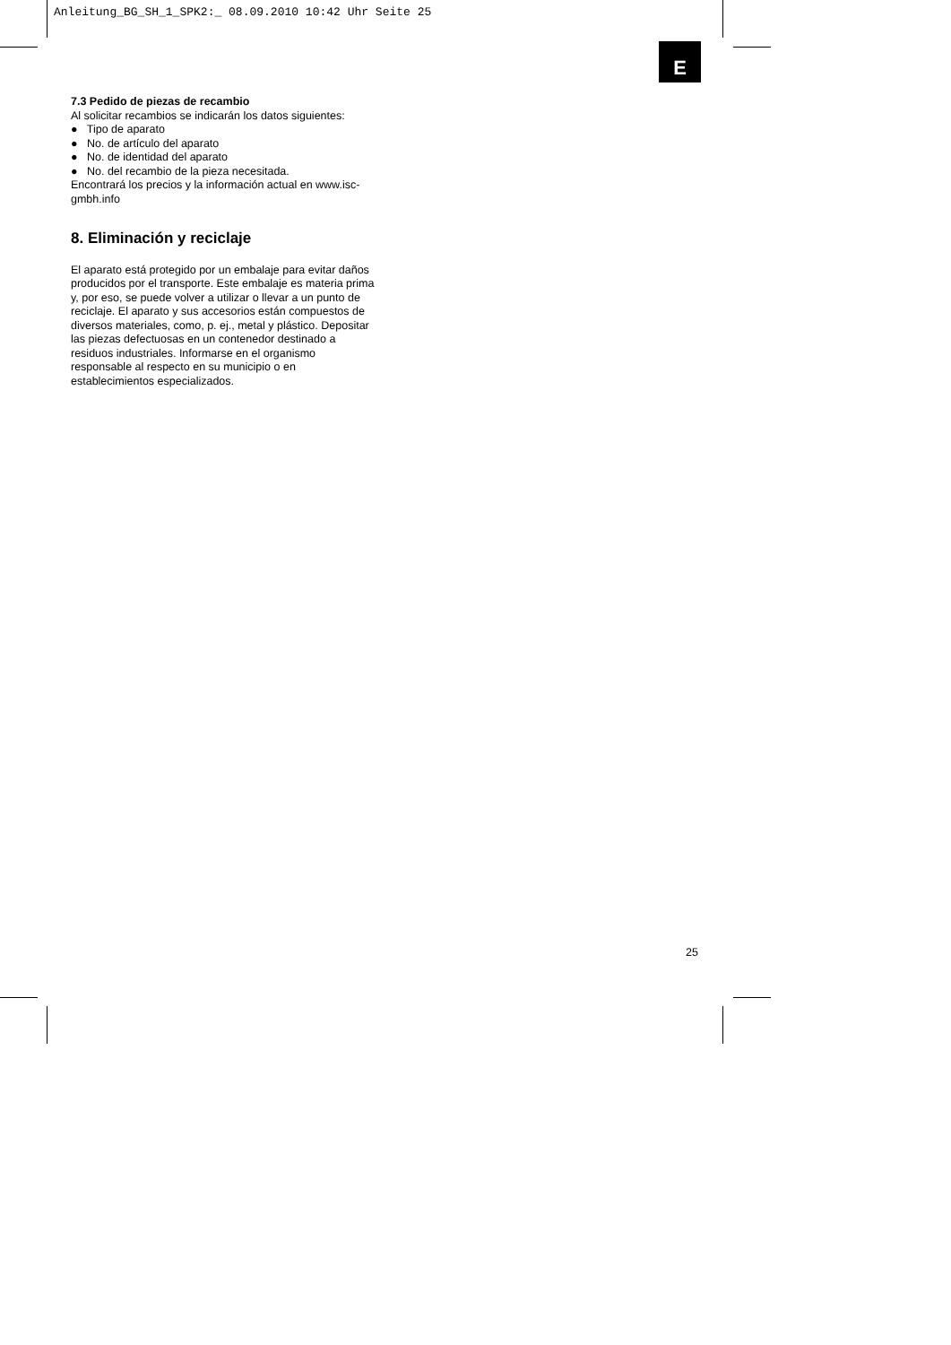Anleitung_BG_SH_1_SPK2:_ 08.09.2010 10:42 Uhr Seite 25
E
7.3 Pedido de piezas de recambio
Al solicitar recambios se indicarán los datos siguientes:
● Tipo de aparato
● No. de artículo del aparato
● No. de identidad del aparato
● No. del recambio de la pieza necesitada.
Encontrará los precios y la información actual en www.isc-gmbh.info
8. Eliminación y reciclaje
El aparato está protegido por un embalaje para evitar daños producidos por el transporte. Este embalaje es materia prima y, por eso, se puede volver a utilizar o llevar a un punto de reciclaje. El aparato y sus accesorios están compuestos de diversos materiales, como, p. ej., metal y plástico. Depositar las piezas defectuosas en un contenedor destinado a residuos industriales. Informarse en el organismo responsable al respecto en su municipio o en establecimientos especializados.
25